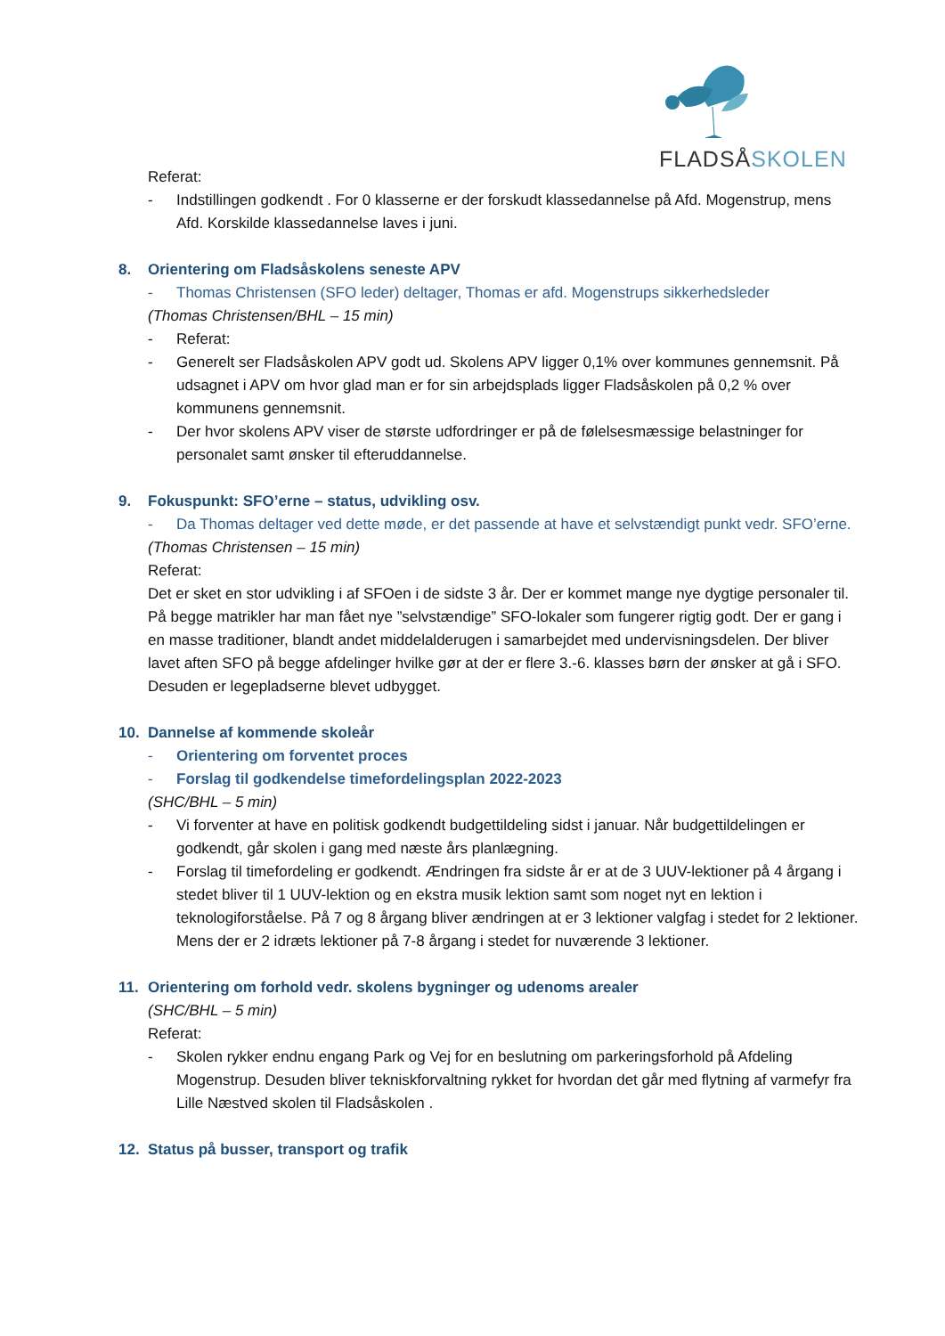FLADSÅSKOLEN
Referat:
- Indstillingen godkendt . For 0 klasserne er der forskudt klassedannelse på Afd. Mogenstrup, mens Afd. Korskilde klassedannelse laves i juni.
8. Orientering om Fladsåskolens seneste APV
- Thomas Christensen (SFO leder) deltager, Thomas er afd. Mogenstrups sikkerhedsleder
(Thomas Christensen/BHL – 15 min)
- Referat:
- Generelt ser Fladsåskolen APV godt ud. Skolens APV ligger 0,1% over kommunes gennemsnit. På udsagnet i APV om hvor glad man er for sin arbejdsplads ligger Fladsåskolen på 0,2 % over kommunens gennemsnit.
- Der hvor skolens APV viser de største udfordringer er på de følelsesmæssige belastninger for personalet samt ønsker til efteruddannelse.
9. Fokuspunkt: SFO’erne – status, udvikling osv.
- Da Thomas deltager ved dette møde, er det passende at have et selvstændigt punkt vedr. SFO’erne.
(Thomas Christensen – 15 min)
Referat:
Det er sket en stor udvikling i af SFOen i de sidste 3 år. Der er kommet mange nye dygtige personaler til. På begge matrikler har man fået nye ”selvstændige” SFO-lokaler som fungerer rigtig godt. Der er gang i en masse traditioner, blandt andet middelalderugen i samarbejdet med undervisningsdelen. Der bliver lavet aften SFO på begge afdelinger hvilke gør at der er flere 3.-6. klasses børn der ønsker at gå i SFO. Desuden er legepladserne blevet udbygget.
10. Dannelse af kommende skoleår
- Orientering om forventet proces
- Forslag til godkendelse timefordelingsplan 2022-2023
(SHC/BHL – 5 min)
- Vi forventer at have en politisk godkendt budgettildeling sidst i januar. Når budgettildelingen er godkendt, går skolen i gang med næste års planlægning.
- Forslag til timefordeling er godkendt. Ændringen fra sidste år er at de 3 UUV-lektioner på 4 årgang i stedet bliver til 1 UUV-lektion og en ekstra musik lektion samt som noget nyt en lektion i teknologiforståelse. På 7 og 8 årgang bliver ændringen at er 3 lektioner valgfag i stedet for 2 lektioner. Mens der er 2 idræts lektioner på 7-8 årgang i stedet for nuværende 3 lektioner.
11. Orientering om forhold vedr. skolens bygninger og udenoms arealer
(SHC/BHL – 5 min)
Referat:
- Skolen rykker endnu engang Park og Vej for en beslutning om parkeringsforhold på Afdeling Mogenstrup. Desuden bliver tekniskforvaltning rykket for hvordan det går med flytning af varmefyr fra Lille Næstved skolen til Fladsåskolen .
12. Status på busser, transport og trafik